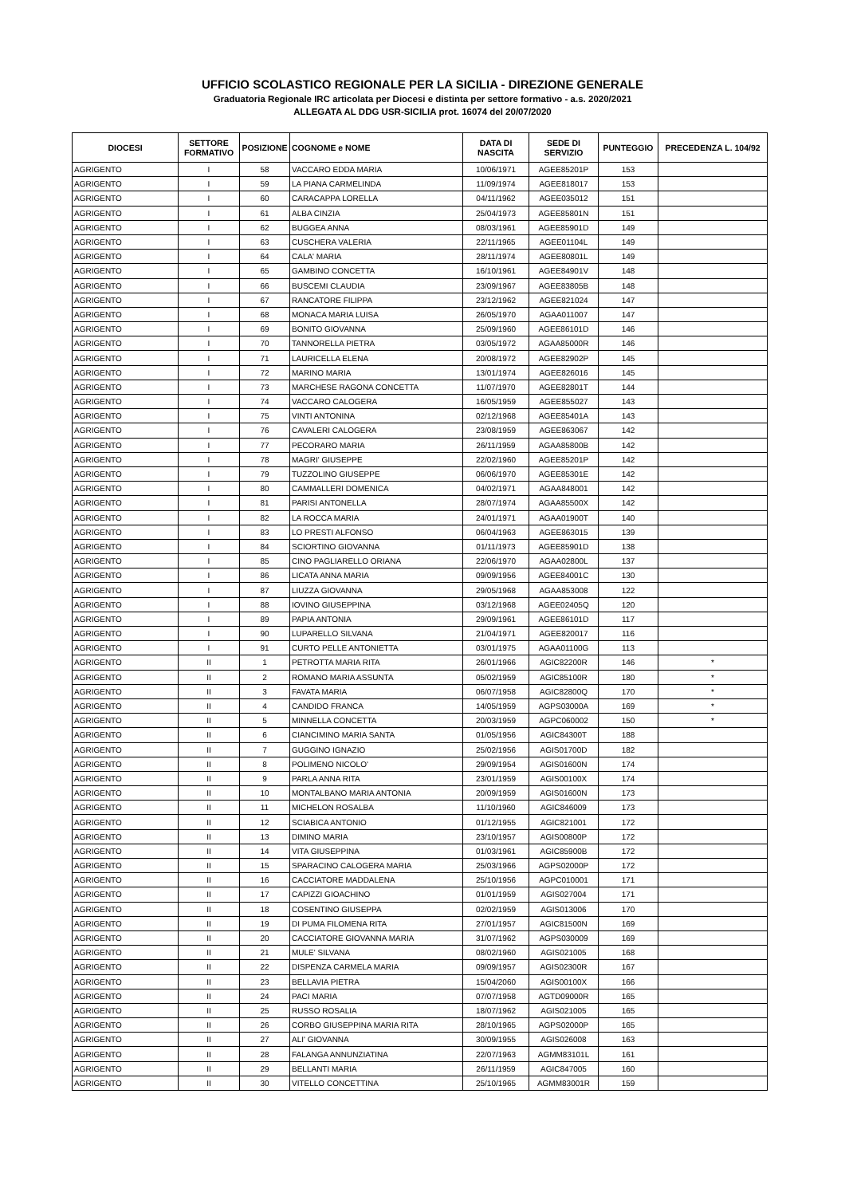UFFICIO SCOLASTICO REGIONALE PER LA SICILIA - DIREZIONE GENERALE
Graduatoria Regionale IRC articolata per Diocesi e distinta per settore formativo - a.s. 2020/2021
ALLEGATA AL DDG USR-SICILIA prot. 16074 del 20/07/2020
| DIOCESI | SETTORE FORMATIVO | POSIZIONE | COGNOME e NOME | DATA DI NASCITA | SEDE DI SERVIZIO | PUNTEGGIO | PRECEDENZA L. 104/92 |
| --- | --- | --- | --- | --- | --- | --- | --- |
| AGRIGENTO | I | 58 | VACCARO EDDA MARIA | 10/06/1971 | AGEE85201P | 153 | |
| AGRIGENTO | I | 59 | LA PIANA CARMELINDA | 11/09/1974 | AGEE818017 | 153 | |
| AGRIGENTO | I | 60 | CARACAPPA LORELLA | 04/11/1962 | AGEE035012 | 151 | |
| AGRIGENTO | I | 61 | ALBA CINZIA | 25/04/1973 | AGEE85801N | 151 | |
| AGRIGENTO | I | 62 | BUGGEA ANNA | 08/03/1961 | AGEE85901D | 149 | |
| AGRIGENTO | I | 63 | CUSCHERA VALERIA | 22/11/1965 | AGEE01104L | 149 | |
| AGRIGENTO | I | 64 | CALA' MARIA | 28/11/1974 | AGEE80801L | 149 | |
| AGRIGENTO | I | 65 | GAMBINO CONCETTA | 16/10/1961 | AGEE84901V | 148 | |
| AGRIGENTO | I | 66 | BUSCEMI CLAUDIA | 23/09/1967 | AGEE83805B | 148 | |
| AGRIGENTO | I | 67 | RANCATORE FILIPPA | 23/12/1962 | AGEE821024 | 147 | |
| AGRIGENTO | I | 68 | MONACA MARIA LUISA | 26/05/1970 | AGAA011007 | 147 | |
| AGRIGENTO | I | 69 | BONITO GIOVANNA | 25/09/1960 | AGEE86101D | 146 | |
| AGRIGENTO | I | 70 | TANNORELLA PIETRA | 03/05/1972 | AGAA85000R | 146 | |
| AGRIGENTO | I | 71 | LAURICELLA ELENA | 20/08/1972 | AGEE82902P | 145 | |
| AGRIGENTO | I | 72 | MARINO MARIA | 13/01/1974 | AGEE826016 | 145 | |
| AGRIGENTO | I | 73 | MARCHESE RAGONA CONCETTA | 11/07/1970 | AGEE82801T | 144 | |
| AGRIGENTO | I | 74 | VACCARO CALOGERA | 16/05/1959 | AGEE855027 | 143 | |
| AGRIGENTO | I | 75 | VINTI ANTONINA | 02/12/1968 | AGEE85401A | 143 | |
| AGRIGENTO | I | 76 | CAVALERI CALOGERA | 23/08/1959 | AGEE863067 | 142 | |
| AGRIGENTO | I | 77 | PECORARO MARIA | 26/11/1959 | AGAA85800B | 142 | |
| AGRIGENTO | I | 78 | MAGRI' GIUSEPPE | 22/02/1960 | AGEE85201P | 142 | |
| AGRIGENTO | I | 79 | TUZZOLINO GIUSEPPE | 06/06/1970 | AGEE85301E | 142 | |
| AGRIGENTO | I | 80 | CAMMALLERI DOMENICA | 04/02/1971 | AGAA848001 | 142 | |
| AGRIGENTO | I | 81 | PARISI ANTONELLA | 28/07/1974 | AGAA85500X | 142 | |
| AGRIGENTO | I | 82 | LA ROCCA MARIA | 24/01/1971 | AGAA01900T | 140 | |
| AGRIGENTO | I | 83 | LO PRESTI ALFONSO | 06/04/1963 | AGEE863015 | 139 | |
| AGRIGENTO | I | 84 | SCIORTINO GIOVANNA | 01/11/1973 | AGEE85901D | 138 | |
| AGRIGENTO | I | 85 | CINO PAGLIARELLO ORIANA | 22/06/1970 | AGAA02800L | 137 | |
| AGRIGENTO | I | 86 | LICATA ANNA MARIA | 09/09/1956 | AGEE84001C | 130 | |
| AGRIGENTO | I | 87 | LIUZZA GIOVANNA | 29/05/1968 | AGAA853008 | 122 | |
| AGRIGENTO | I | 88 | IOVINO GIUSEPPINA | 03/12/1968 | AGEE02405Q | 120 | |
| AGRIGENTO | I | 89 | PAPIA ANTONIA | 29/09/1961 | AGEE86101D | 117 | |
| AGRIGENTO | I | 90 | LUPARELLO SILVANA | 21/04/1971 | AGEE820017 | 116 | |
| AGRIGENTO | I | 91 | CURTO PELLE ANTONIETTA | 03/01/1975 | AGAA01100G | 113 | |
| AGRIGENTO | II | 1 | PETROTTA MARIA RITA | 26/01/1966 | AGIC82200R | 146 | * |
| AGRIGENTO | II | 2 | ROMANO MARIA ASSUNTA | 05/02/1959 | AGIC85100R | 180 | * |
| AGRIGENTO | II | 3 | FAVATA MARIA | 06/07/1958 | AGIC82800Q | 170 | * |
| AGRIGENTO | II | 4 | CANDIDO FRANCA | 14/05/1959 | AGPS03000A | 169 | * |
| AGRIGENTO | II | 5 | MINNELLA CONCETTA | 20/03/1959 | AGPC060002 | 150 | * |
| AGRIGENTO | II | 6 | CIANCIMINO MARIA SANTA | 01/05/1956 | AGIC84300T | 188 | |
| AGRIGENTO | II | 7 | GUGGINO IGNAZIO | 25/02/1956 | AGIS01700D | 182 | |
| AGRIGENTO | II | 8 | POLIMENO NICOLO' | 29/09/1954 | AGIS01600N | 174 | |
| AGRIGENTO | II | 9 | PARLA ANNA RITA | 23/01/1959 | AGIS00100X | 174 | |
| AGRIGENTO | II | 10 | MONTALBANO MARIA ANTONIA | 20/09/1959 | AGIS01600N | 173 | |
| AGRIGENTO | II | 11 | MICHELON ROSALBA | 11/10/1960 | AGIC846009 | 173 | |
| AGRIGENTO | II | 12 | SCIABICA ANTONIO | 01/12/1955 | AGIC821001 | 172 | |
| AGRIGENTO | II | 13 | DIMINO MARIA | 23/10/1957 | AGIS00800P | 172 | |
| AGRIGENTO | II | 14 | VITA GIUSEPPINA | 01/03/1961 | AGIC85900B | 172 | |
| AGRIGENTO | II | 15 | SPARACINO CALOGERA MARIA | 25/03/1966 | AGPS02000P | 172 | |
| AGRIGENTO | II | 16 | CACCIATORE MADDALENA | 25/10/1956 | AGPC010001 | 171 | |
| AGRIGENTO | II | 17 | CAPIZZI GIOACHINO | 01/01/1959 | AGIS027004 | 171 | |
| AGRIGENTO | II | 18 | COSENTINO GIUSEPPA | 02/02/1959 | AGIS013006 | 170 | |
| AGRIGENTO | II | 19 | DI PUMA FILOMENA RITA | 27/01/1957 | AGIC81500N | 169 | |
| AGRIGENTO | II | 20 | CACCIATORE GIOVANNA MARIA | 31/07/1962 | AGPS030009 | 169 | |
| AGRIGENTO | II | 21 | MULE' SILVANA | 08/02/1960 | AGIS021005 | 168 | |
| AGRIGENTO | II | 22 | DISPENZA CARMELA MARIA | 09/09/1957 | AGIS02300R | 167 | |
| AGRIGENTO | II | 23 | BELLAVIA PIETRA | 15/04/2060 | AGIS00100X | 166 | |
| AGRIGENTO | II | 24 | PACI MARIA | 07/07/1958 | AGTD09000R | 165 | |
| AGRIGENTO | II | 25 | RUSSO ROSALIA | 18/07/1962 | AGIS021005 | 165 | |
| AGRIGENTO | II | 26 | CORBO GIUSEPPINA MARIA RITA | 28/10/1965 | AGPS02000P | 165 | |
| AGRIGENTO | II | 27 | ALI' GIOVANNA | 30/09/1955 | AGIS026008 | 163 | |
| AGRIGENTO | II | 28 | FALANGA ANNUNZIATINA | 22/07/1963 | AGMM83101L | 161 | |
| AGRIGENTO | II | 29 | BELLANTI MARIA | 26/11/1959 | AGIC847005 | 160 | |
| AGRIGENTO | II | 30 | VITELLO CONCETTINA | 25/10/1965 | AGMM83001R | 159 | |